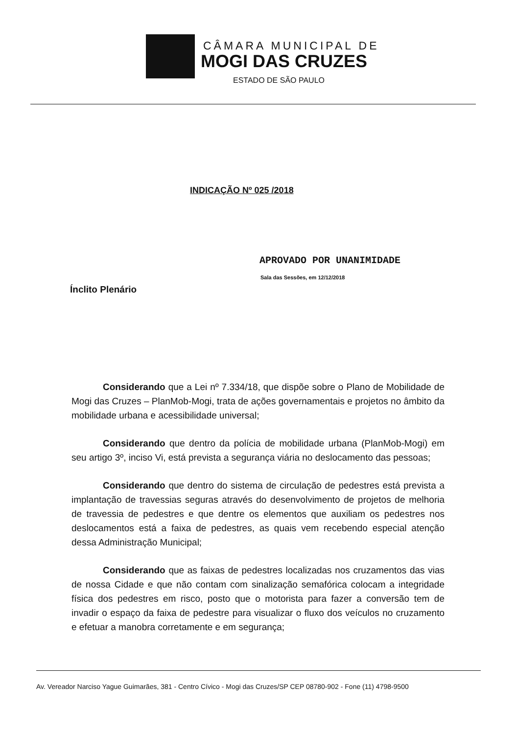CÂMARA MUNICIPAL DE
MOGI DAS CRUZES
ESTADO DE SÃO PAULO
INDICAÇÃO Nº 025 /2018
APROVADO POR UNANIMIDADE
Sala das Sessões, em 12/12/2018
Ínclito Plenário
Considerando que a Lei nº 7.334/18, que dispõe sobre o Plano de Mobilidade de Mogi das Cruzes – PlanMob-Mogi, trata de ações governamentais e projetos no âmbito da mobilidade urbana e acessibilidade universal;
Considerando que dentro da polícia de mobilidade urbana (PlanMob-Mogi) em seu artigo 3º, inciso Vi, está prevista a segurança viária no deslocamento das pessoas;
Considerando que dentro do sistema de circulação de pedestres está prevista a implantação de travessias seguras através do desenvolvimento de projetos de melhoria de travessia de pedestres e que dentre os elementos que auxiliam os pedestres nos deslocamentos está a faixa de pedestres, as quais vem recebendo especial atenção dessa Administração Municipal;
Considerando que as faixas de pedestres localizadas nos cruzamentos das vias de nossa Cidade e que não contam com sinalização semafórica colocam a integridade física dos pedestres em risco, posto que o motorista para fazer a conversão tem de invadir o espaço da faixa de pedestre para visualizar o fluxo dos veículos no cruzamento e efetuar a manobra corretamente e em segurança;
Av. Vereador Narciso Yague Guimarães, 381 - Centro Cívico - Mogi das Cruzes/SP CEP 08780-902 - Fone (11) 4798-9500